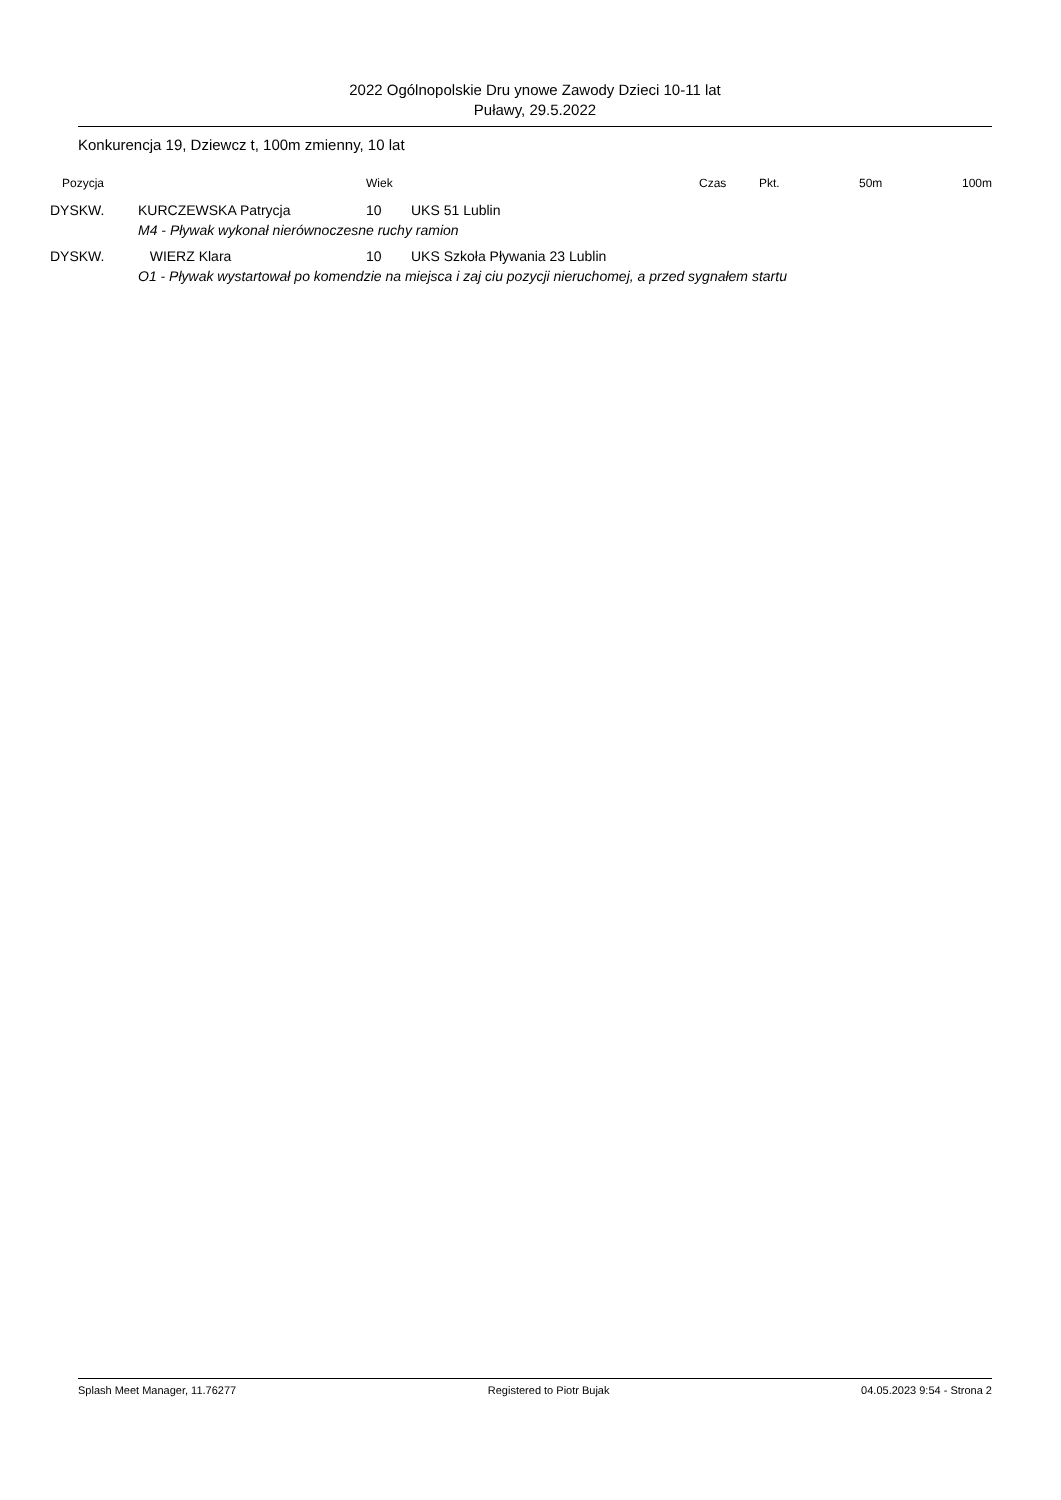2022 Ogólnopolskie Dru ynowe Zawody Dzieci 10-11 lat
Puławy, 29.5.2022
Konkurencja 19, Dziewcz t, 100m zmienny, 10 lat
| Pozycja | | Wiek | | Czas | Pkt. | 50m | 100m |
| --- | --- | --- | --- | --- | --- | --- | --- |
| DYSKW. | KURCZEWSKA Patrycja | 10 | UKS 51 Lublin | | | | |
| | M4 - Pływak wykonał nierównoczesne ruchy ramion | | | | | | |
| DYSKW. | WIERZ Klara | 10 | UKS Szkoła Pływania 23 Lublin | | | | |
| | O1 - Pływak wystartował po komendzie na miejsca i zaj ciu pozycji nieruchomej, a przed sygnałem startu | | | | | | |
Splash Meet Manager, 11.76277 Registered to Piotr Bujak 04.05.2023 9:54 - Strona 2